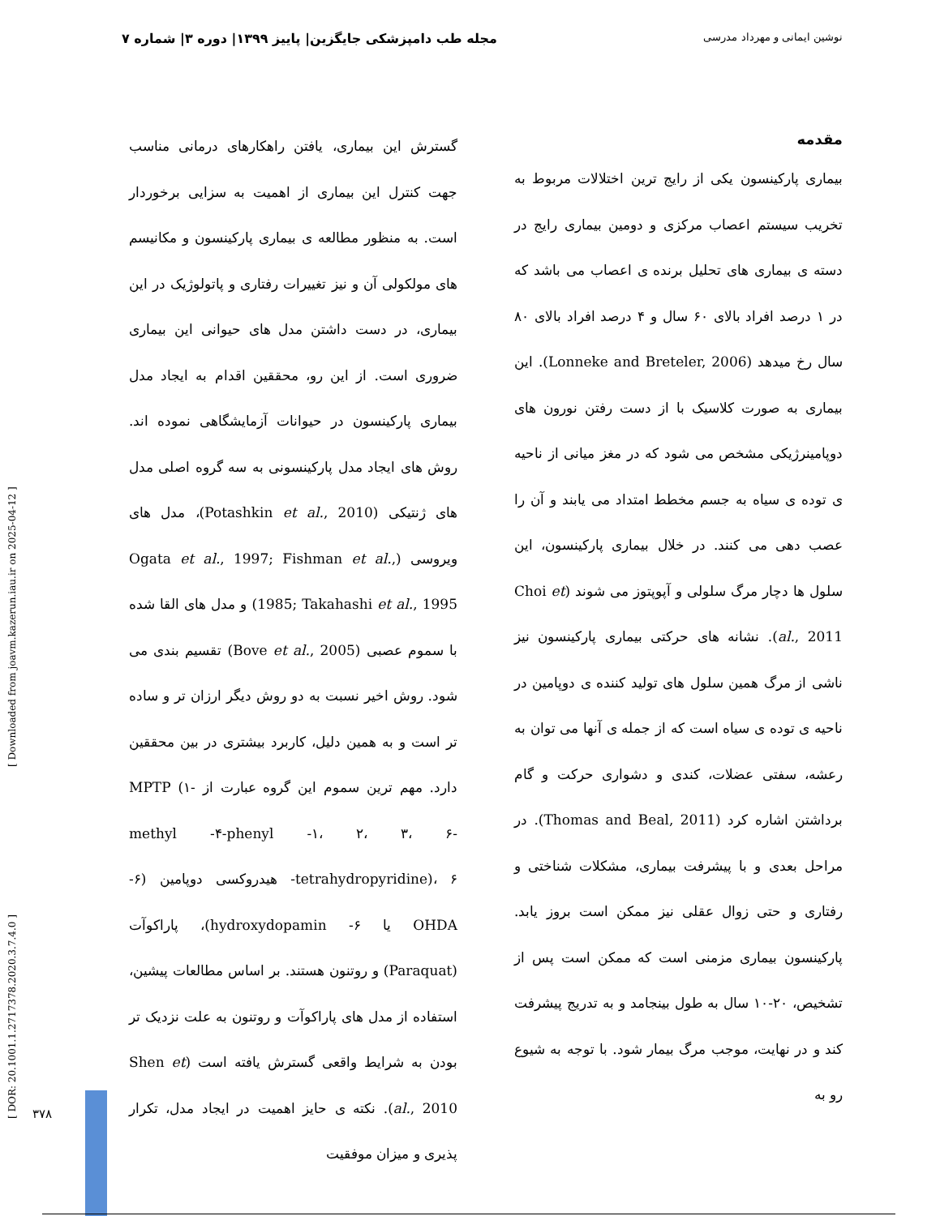نوشین ایمانی و مهرداد مدرسی مجله طب دامپزشکی جایگزین| پاییز ۱۳۹۹| دوره ۳| شماره ۷
مقدمه
بیماری پارکینسون یکی از رایج ترین اختلالات مربوط به تخریب سیستم اعصاب مرکزی و دومین بیماری رایج در دسته ی بیماری های تحلیل برنده ی اعصاب می باشد که در ۱ درصد افراد بالای ۶۰ سال و ۴ درصد افراد بالای ۸۰ سال رخ میدهد (Lonneke and Breteler, 2006). این بیماری به صورت کلاسیک با از دست رفتن نورون های دوپامینرژیکی مشخص می شود که در مغز میانی از ناحیه ی توده ی سیاه به جسم مخطط امتداد می یابند و آن را عصب دهی می کنند. در خلال بیماری پارکینسون، این سلول ها دچار مرگ سلولی و آپوپتوز می شوند (Choi et al., 2011). نشانه های حرکتی بیماری پارکینسون نیز ناشی از مرگ همین سلول های تولید کننده ی دوپامین در ناحیه ی توده ی سیاه است که از جمله ی آنها می توان به رعشه، سفتی عضلات، کندی و دشواری حرکت و گام برداشتن اشاره کرد (Thomas and Beal, 2011). در مراحل بعدی و با پیشرفت بیماری، مشکلات شناختی و رفتاری و حتی زوال عقلی نیز ممکن است بروز یابد. پارکینسون بیماری مزمنی است که ممکن است پس از تشخیص، ۲۰-۱۰ سال به طول بینجامد و به تدریج پیشرفت کند و در نهایت، موجب مرگ بیمار شود. با توجه به شیوع رو به
گسترش این بیماری، یافتن راهکارهای درمانی مناسب جهت کنترل این بیماری از اهمیت به سزایی برخوردار است. به منظور مطالعه ی بیماری پارکینسون و مکانیسم های مولکولی آن و نیز تغییرات رفتاری و پاتولوژیک در این بیماری، در دست داشتن مدل های حیوانی این بیماری ضروری است. از این رو، محققین اقدام به ایجاد مدل بیماری پارکینسون در حیوانات آزمایشگاهی نموده اند. روش های ایجاد مدل پارکینسونی به سه گروه اصلی مدل های ژنتیکی (Potashkin et al., 2010)، مدل های ویروسی (Ogata et al., 1997; Fishman et al., 1985; Takahashi et al., 1995) و مدل های القا شده با سموم عصبی (Bove et al., 2005) تقسیم بندی می شود. روش اخیر نسبت به دو روش دیگر ارزان تر و ساده تر است و به همین دلیل، کاربرد بیشتری در بین محققین دارد. مهم ترین سموم این گروه عبارت از MPTP (۱- methyl -۴-phenyl -۱، ۲، ۳، ۶- tetrahydropyridine)، ۶- هیدروکسی دوپامین (۶-OHDA یا ۶- hydroxydopamin)، پاراکوآت (Paraquat) و روتنون هستند. بر اساس مطالعات پیشین، استفاده از مدل های پاراکوآت و روتنون به علت نزدیک تر بودن به شرایط واقعی گسترش یافته است (Shen et al., 2010). نکته ی حایز اهمیت در ایجاد مدل، تکرار پذیری و میزان موفقیت
[ DOR: 20.1001.1.2717378.2020.3.7.4.0 ] [ Downloaded from joavm.kazerun.iau.ir on 2025-04-12 ]
۳۷۸